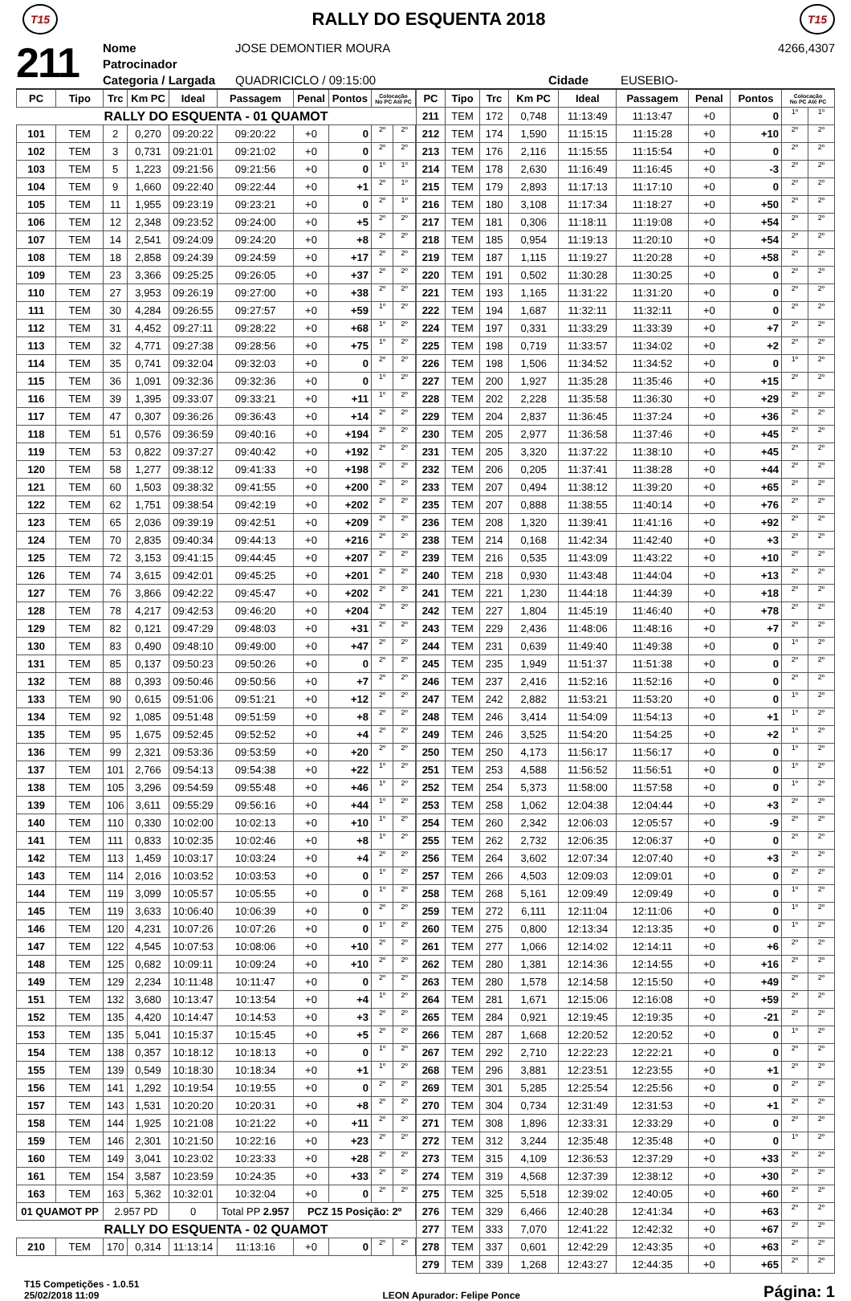T15
RALLY DO ESQUENTA 2018
T15
211
Nome JOSE DEMONTIER MOURA 4266,4307
Patrocinador
Categoria / Largada QUADRICICLO / 09:15:00 Cidade EUSEBIO-
| PC | Tipo | Trc | Km PC | Ideal | Passagem | Penal | Pontos | Colocação No PC Até PC | |
| --- | --- | --- | --- | --- | --- | --- | --- | --- | --- |
| RALLY DO ESQUENTA - 01 QUAMOT | | | | | | | | | |
| 101 | TEM | 2 | 0,270 | 09:20:22 | 09:20:22 | +0 | 0 | 2º | 2º |
| 102 | TEM | 3 | 0,731 | 09:21:01 | 09:21:02 | +0 | 0 | 2º | 2º |
| 103 | TEM | 5 | 1,223 | 09:21:56 | 09:21:56 | +0 | 0 | 1º | 1º |
| 104 | TEM | 9 | 1,660 | 09:22:40 | 09:22:44 | +0 | +1 | 2º | 1º |
| 105 | TEM | 11 | 1,955 | 09:23:19 | 09:23:21 | +0 | 0 | 2º | 1º |
| 106 | TEM | 12 | 2,348 | 09:23:52 | 09:24:00 | +0 | +5 | 2º | 2º |
| 107 | TEM | 14 | 2,541 | 09:24:09 | 09:24:20 | +0 | +8 | 2º | 2º |
| 108 | TEM | 18 | 2,858 | 09:24:39 | 09:24:59 | +0 | +17 | 2º | 2º |
| 109 | TEM | 23 | 3,366 | 09:25:25 | 09:26:05 | +0 | +37 | 2º | 2º |
| 110 | TEM | 27 | 3,953 | 09:26:19 | 09:27:00 | +0 | +38 | 2º | 2º |
| 111 | TEM | 30 | 4,284 | 09:26:55 | 09:27:57 | +0 | +59 | 1º | 2º |
| 112 | TEM | 31 | 4,452 | 09:27:11 | 09:28:22 | +0 | +68 | 1º | 2º |
| 113 | TEM | 32 | 4,771 | 09:27:38 | 09:28:56 | +0 | +75 | 1º | 2º |
| 114 | TEM | 35 | 0,741 | 09:32:04 | 09:32:03 | +0 | 0 | 2º | 2º |
| 115 | TEM | 36 | 1,091 | 09:32:36 | 09:32:36 | +0 | 0 | 1º | 2º |
| 116 | TEM | 39 | 1,395 | 09:33:07 | 09:33:21 | +0 | +11 | 1º | 2º |
| 117 | TEM | 47 | 0,307 | 09:36:26 | 09:36:43 | +0 | +14 | 2º | 2º |
| 118 | TEM | 51 | 0,576 | 09:36:59 | 09:40:16 | +0 | +194 | 2º | 2º |
| 119 | TEM | 53 | 0,822 | 09:37:27 | 09:40:42 | +0 | +192 | 2º | 2º |
| 120 | TEM | 58 | 1,277 | 09:38:12 | 09:41:33 | +0 | +198 | 2º | 2º |
| 121 | TEM | 60 | 1,503 | 09:38:32 | 09:41:55 | +0 | +200 | 2º | 2º |
| 122 | TEM | 62 | 1,751 | 09:38:54 | 09:42:19 | +0 | +202 | 2º | 2º |
| 123 | TEM | 65 | 2,036 | 09:39:19 | 09:42:51 | +0 | +209 | 2º | 2º |
| 124 | TEM | 70 | 2,835 | 09:40:34 | 09:44:13 | +0 | +216 | 2º | 2º |
| 125 | TEM | 72 | 3,153 | 09:41:15 | 09:44:45 | +0 | +207 | 2º | 2º |
| 126 | TEM | 74 | 3,615 | 09:42:01 | 09:45:25 | +0 | +201 | 2º | 2º |
| 127 | TEM | 76 | 3,866 | 09:42:22 | 09:45:47 | +0 | +202 | 2º | 2º |
| 128 | TEM | 78 | 4,217 | 09:42:53 | 09:46:20 | +0 | +204 | 2º | 2º |
| 129 | TEM | 82 | 0,121 | 09:47:29 | 09:48:03 | +0 | +31 | 2º | 2º |
| 130 | TEM | 83 | 0,490 | 09:48:10 | 09:49:00 | +0 | +47 | 2º | 2º |
| 131 | TEM | 85 | 0,137 | 09:50:23 | 09:50:26 | +0 | 0 | 2º | 2º |
| 132 | TEM | 88 | 0,393 | 09:50:46 | 09:50:56 | +0 | +7 | 2º | 2º |
| 133 | TEM | 90 | 0,615 | 09:51:06 | 09:51:21 | +0 | +12 | 2º | 2º |
| 134 | TEM | 92 | 1,085 | 09:51:48 | 09:51:59 | +0 | +8 | 2º | 2º |
| 135 | TEM | 95 | 1,675 | 09:52:45 | 09:52:52 | +0 | +4 | 2º | 2º |
| 136 | TEM | 99 | 2,321 | 09:53:36 | 09:53:59 | +0 | +20 | 2º | 2º |
| 137 | TEM | 101 | 2,766 | 09:54:13 | 09:54:38 | +0 | +22 | 1º | 2º |
| 138 | TEM | 105 | 3,296 | 09:54:59 | 09:55:48 | +0 | +46 | 1º | 2º |
| 139 | TEM | 106 | 3,611 | 09:55:29 | 09:56:16 | +0 | +44 | 1º | 2º |
| 140 | TEM | 110 | 0,330 | 10:02:00 | 10:02:13 | +0 | +10 | 1º | 2º |
| 141 | TEM | 111 | 0,833 | 10:02:35 | 10:02:46 | +0 | +8 | 1º | 2º |
| 142 | TEM | 113 | 1,459 | 10:03:17 | 10:03:24 | +0 | +4 | 2º | 2º |
| 143 | TEM | 114 | 2,016 | 10:03:52 | 10:03:53 | +0 | 0 | 1º | 2º |
| 144 | TEM | 119 | 3,099 | 10:05:57 | 10:05:55 | +0 | 0 | 1º | 2º |
| 145 | TEM | 119 | 3,633 | 10:06:40 | 10:06:39 | +0 | 0 | 2º | 2º |
| 146 | TEM | 120 | 4,231 | 10:07:26 | 10:07:26 | +0 | 0 | 1º | 2º |
| 147 | TEM | 122 | 4,545 | 10:07:53 | 10:08:06 | +0 | +10 | 2º | 2º |
| 148 | TEM | 125 | 0,682 | 10:09:11 | 10:09:24 | +0 | +10 | 2º | 2º |
| 149 | TEM | 129 | 2,234 | 10:11:48 | 10:11:47 | +0 | 0 | 2º | 2º |
| 151 | TEM | 132 | 3,680 | 10:13:47 | 10:13:54 | +0 | +4 | 1º | 2º |
| 152 | TEM | 135 | 4,420 | 10:14:47 | 10:14:53 | +0 | +3 | 2º | 2º |
| 153 | TEM | 135 | 5,041 | 10:15:37 | 10:15:45 | +0 | +5 | 2º | 2º |
| 154 | TEM | 138 | 0,357 | 10:18:12 | 10:18:13 | +0 | 0 | 1º | 2º |
| 155 | TEM | 139 | 0,549 | 10:18:30 | 10:18:34 | +0 | +1 | 1º | 2º |
| 156 | TEM | 141 | 1,292 | 10:19:54 | 10:19:55 | +0 | 0 | 2º | 2º |
| 157 | TEM | 143 | 1,531 | 10:20:20 | 10:20:31 | +0 | +8 | 2º | 2º |
| 158 | TEM | 144 | 1,925 | 10:21:08 | 10:21:22 | +0 | +11 | 2º | 2º |
| 159 | TEM | 146 | 2,301 | 10:21:50 | 10:22:16 | +0 | +23 | 2º | 2º |
| 160 | TEM | 149 | 3,041 | 10:23:02 | 10:23:33 | +0 | +28 | 2º | 2º |
| 161 | TEM | 154 | 3,587 | 10:23:59 | 10:24:35 | +0 | +33 | 2º | 2º |
| 163 | TEM | 163 | 5,362 | 10:32:01 | 10:32:04 | +0 | 0 | 2º | 2º |
| 01 QUAMOT PP | | 2.957 PD | | 0 | Total PP 2.957 | PCZ 15 Posição: 2º | | | |
| RALLY DO ESQUENTA - 02 QUAMOT | | | | | | | | | |
| 210 | TEM | 170 | 0,314 | 11:13:14 | 11:13:16 | +0 | 0 | 2º | 2º |
| PC | Tipo | Trc | Km PC | Ideal | Passagem | Penal | Pontos | Colocação No PC Até PC | |
| --- | --- | --- | --- | --- | --- | --- | --- | --- | --- |
| 211 | TEM | 172 | 0,748 | 11:13:49 | 11:13:47 | +0 | 0 | 1º | 1º |
| 212 | TEM | 174 | 1,590 | 11:15:15 | 11:15:28 | +0 | +10 | 2º | 2º |
| 213 | TEM | 176 | 2,116 | 11:15:55 | 11:15:54 | +0 | 0 | 2º | 2º |
| 214 | TEM | 178 | 2,630 | 11:16:49 | 11:16:45 | +0 | -3 | 2º | 2º |
| 215 | TEM | 179 | 2,893 | 11:17:13 | 11:17:10 | +0 | 0 | 2º | 2º |
| 216 | TEM | 180 | 3,108 | 11:17:34 | 11:18:27 | +0 | +50 | 2º | 2º |
| 217 | TEM | 181 | 0,306 | 11:18:11 | 11:19:08 | +0 | +54 | 2º | 2º |
| 218 | TEM | 185 | 0,954 | 11:19:13 | 11:20:10 | +0 | +54 | 2º | 2º |
| 219 | TEM | 187 | 1,115 | 11:19:27 | 11:20:28 | +0 | +58 | 2º | 2º |
| 220 | TEM | 191 | 0,502 | 11:30:28 | 11:30:25 | +0 | 0 | 2º | 2º |
| 221 | TEM | 193 | 1,165 | 11:31:22 | 11:31:20 | +0 | 0 | 2º | 2º |
| 222 | TEM | 194 | 1,687 | 11:32:11 | 11:32:11 | +0 | 0 | 2º | 2º |
| 224 | TEM | 197 | 0,331 | 11:33:29 | 11:33:39 | +0 | +7 | 2º | 2º |
| 225 | TEM | 198 | 0,719 | 11:33:57 | 11:34:02 | +0 | +2 | 2º | 2º |
| 226 | TEM | 198 | 1,506 | 11:34:52 | 11:34:52 | +0 | 0 | 1º | 2º |
| 227 | TEM | 200 | 1,927 | 11:35:28 | 11:35:46 | +0 | +15 | 2º | 2º |
| 228 | TEM | 202 | 2,228 | 11:35:58 | 11:36:30 | +0 | +29 | 2º | 2º |
| 229 | TEM | 204 | 2,837 | 11:36:45 | 11:37:24 | +0 | +36 | 2º | 2º |
| 230 | TEM | 205 | 2,977 | 11:36:58 | 11:37:46 | +0 | +45 | 2º | 2º |
| 231 | TEM | 205 | 3,320 | 11:37:22 | 11:38:10 | +0 | +45 | 2º | 2º |
| 232 | TEM | 206 | 0,205 | 11:37:41 | 11:38:28 | +0 | +44 | 2º | 2º |
| 233 | TEM | 207 | 0,494 | 11:38:12 | 11:39:20 | +0 | +65 | 2º | 2º |
| 235 | TEM | 207 | 0,888 | 11:38:55 | 11:40:14 | +0 | +76 | 2º | 2º |
| 236 | TEM | 208 | 1,320 | 11:39:41 | 11:41:16 | +0 | +92 | 2º | 2º |
| 238 | TEM | 214 | 0,168 | 11:42:34 | 11:42:40 | +0 | +3 | 2º | 2º |
| 239 | TEM | 216 | 0,535 | 11:43:09 | 11:43:22 | +0 | +10 | 2º | 2º |
| 240 | TEM | 218 | 0,930 | 11:43:48 | 11:44:04 | +0 | +13 | 2º | 2º |
| 241 | TEM | 221 | 1,230 | 11:44:18 | 11:44:39 | +0 | +18 | 2º | 2º |
| 242 | TEM | 227 | 1,804 | 11:45:19 | 11:46:40 | +0 | +78 | 2º | 2º |
| 243 | TEM | 229 | 2,436 | 11:48:06 | 11:48:16 | +0 | +7 | 2º | 2º |
| 244 | TEM | 231 | 0,639 | 11:49:40 | 11:49:38 | +0 | 0 | 1º | 2º |
| 245 | TEM | 235 | 1,949 | 11:51:37 | 11:51:38 | +0 | 0 | 2º | 2º |
| 246 | TEM | 237 | 2,416 | 11:52:16 | 11:52:16 | +0 | 0 | 2º | 2º |
| 247 | TEM | 242 | 2,882 | 11:53:21 | 11:53:20 | +0 | 0 | 1º | 2º |
| 248 | TEM | 246 | 3,414 | 11:54:09 | 11:54:13 | +0 | +1 | 1º | 2º |
| 249 | TEM | 246 | 3,525 | 11:54:20 | 11:54:25 | +0 | +2 | 1º | 2º |
| 250 | TEM | 250 | 4,173 | 11:56:17 | 11:56:17 | +0 | 0 | 1º | 2º |
| 251 | TEM | 253 | 4,588 | 11:56:52 | 11:56:51 | +0 | 0 | 1º | 2º |
| 252 | TEM | 254 | 5,373 | 11:58:00 | 11:57:58 | +0 | 0 | 1º | 2º |
| 253 | TEM | 258 | 1,062 | 12:04:38 | 12:04:44 | +0 | +3 | 2º | 2º |
| 254 | TEM | 260 | 2,342 | 12:06:03 | 12:05:57 | +0 | -9 | 2º | 2º |
| 255 | TEM | 262 | 2,732 | 12:06:35 | 12:06:37 | +0 | 0 | 2º | 2º |
| 256 | TEM | 264 | 3,602 | 12:07:34 | 12:07:40 | +0 | +3 | 2º | 2º |
| 257 | TEM | 266 | 4,503 | 12:09:03 | 12:09:01 | +0 | 0 | 2º | 2º |
| 258 | TEM | 268 | 5,161 | 12:09:49 | 12:09:49 | +0 | 0 | 1º | 2º |
| 259 | TEM | 272 | 6,111 | 12:11:04 | 12:11:06 | +0 | 0 | 1º | 2º |
| 260 | TEM | 275 | 0,800 | 12:13:34 | 12:13:35 | +0 | 0 | 1º | 2º |
| 261 | TEM | 277 | 1,066 | 12:14:02 | 12:14:11 | +0 | +6 | 2º | 2º |
| 262 | TEM | 280 | 1,381 | 12:14:36 | 12:14:55 | +0 | +16 | 2º | 2º |
| 263 | TEM | 280 | 1,578 | 12:14:58 | 12:15:50 | +0 | +49 | 2º | 2º |
| 264 | TEM | 281 | 1,671 | 12:15:06 | 12:16:08 | +0 | +59 | 2º | 2º |
| 265 | TEM | 284 | 0,921 | 12:19:45 | 12:19:35 | +0 | -21 | 2º | 2º |
| 266 | TEM | 287 | 1,668 | 12:20:52 | 12:20:52 | +0 | 0 | 1º | 2º |
| 267 | TEM | 292 | 2,710 | 12:22:23 | 12:22:21 | +0 | 0 | 2º | 2º |
| 268 | TEM | 296 | 3,881 | 12:23:51 | 12:23:55 | +0 | +1 | 2º | 2º |
| 269 | TEM | 301 | 5,285 | 12:25:54 | 12:25:56 | +0 | 0 | 2º | 2º |
| 270 | TEM | 304 | 0,734 | 12:31:49 | 12:31:53 | +0 | +1 | 2º | 2º |
| 271 | TEM | 308 | 1,896 | 12:33:31 | 12:33:29 | +0 | 0 | 2º | 2º |
| 272 | TEM | 312 | 3,244 | 12:35:48 | 12:35:48 | +0 | 0 | 1º | 2º |
| 273 | TEM | 315 | 4,109 | 12:36:53 | 12:37:29 | +0 | +33 | 2º | 2º |
| 274 | TEM | 319 | 4,568 | 12:37:39 | 12:38:12 | +0 | +30 | 2º | 2º |
| 275 | TEM | 325 | 5,518 | 12:39:02 | 12:40:05 | +0 | +60 | 2º | 2º |
| 276 | TEM | 329 | 6,466 | 12:40:28 | 12:41:34 | +0 | +63 | 2º | 2º |
| 277 | TEM | 333 | 7,070 | 12:41:22 | 12:42:32 | +0 | +67 | 2º | 2º |
| 278 | TEM | 337 | 0,601 | 12:42:29 | 12:43:35 | +0 | +63 | 2º | 2º |
| 279 | TEM | 339 | 1,268 | 12:43:27 | 12:44:35 | +0 | +65 | 2º | 2º |
T15 Competições - 1.0.51
25/02/2018 11:09
LEON Apurador: Felipe Ponce
Página: 1